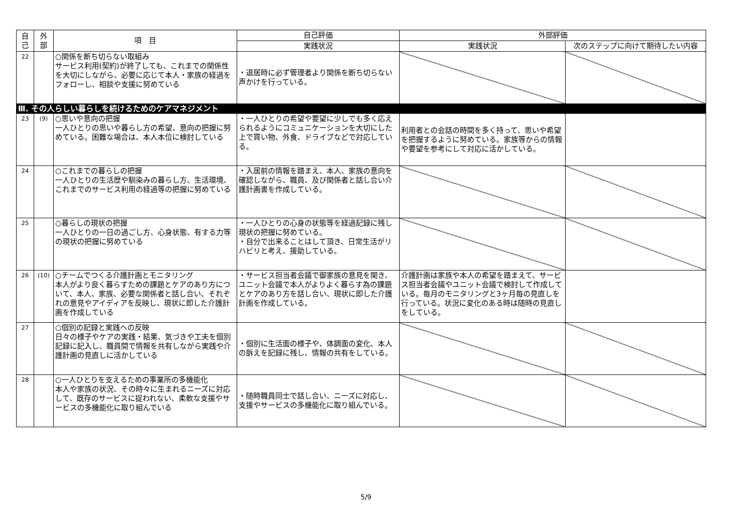| 自 己 | 外 部 | 項 目 | 自己評価 | 外部評価 | |
| --- | --- | --- | --- | --- | --- |
| | | | 実践状況 | 実践状況 | 次のステップに向けて期待したい内容 |
| 22 | | ○関係を断ち切らない取組み サービス利用(契約)が終了しても、これまでの関係性を大切にしながら、必要に応じて本人・家族の経過をフォローし、相談や支援に努めている | ・退居時に必ず管理者より関係を断ち切らない声かけを行っている。 | | |
| Ⅲ. その人らしい暮らしを続けるためのケアマネジメント | | | | | |
| 23 | (9) | ○思いや意向の把握 一人ひとりの思いや暮らし方の希望、意向の把握に努めている。困難な場合は、本人本位に検討している | ・一人ひとりの希望や要望に少しでも多く応えられるようにコミュニケーションを大切にした上で買い物、外食、ドライブなどで対応している。 | 利用者との会話の時間を多く持って、思いや希望を把握するように努めている。家族等からの情報や要望を参考にして対応に活かしている。 | |
| 24 | | ○これまでの暮らしの把握 一人ひとりの生活歴や馴染みの暮らし方、生活環境、これまでのサービス利用の経過等の把握に努めている | ・入居前の情報を踏まえ、本人、家族の意向を確認しながら、職員、及び関係者と話し合い介護計画書を作成している。 | | |
| 25 | | ○暮らしの現状の把握 一人ひとりの一日の過ごし方、心身状態、有する力等の現状の把握に努めている | ・一人ひとりの心身の状態等を経過記録に残し現状の把握に努めている。 ・自分で出来ることはして頂き、日常生活がリハビリと考え、援助している。 | | |
| 26 | (10) | ○チームでつくる介護計画とモニタリング 本人がより良く暮らすための課題とケアのあり方について、本人、家族、必要な関係者と話し合い、それぞれの意見やアイディアを反映し、現状に即した介護計画を作成している | ・サービス担当者会議で御家族の意見を聞き、ユニット会議で本人がよりよく暮らす為の課題とケアのあり方を話し合い、現状に即した介護計画を作成している。 | 介護計画は家族や本人の希望を踏まえて、サービス担当者会議やユニット会議で検討して作成している。毎月のモニタリングと3ヶ月毎の見直しを行っている。状況に変化のある時は随時の見直しをしている。 | |
| 27 | | ○個別の記録と実践への反映 日々の様子やケアの実践・結果、気づきや工夫を個別記録に記入し、職員間で情報を共有しながら実践や介護計画の見直しに活かしている | ・個別に生活面の様子や、体調面の変化、本人の訴えを記録に残し、情報の共有をしている。 | | |
| 28 | | ○一人ひとりを支えるための事業所の多機能化 本人や家族の状況、その時々に生まれるニーズに対応して、既存のサービスに捉われない、柔軟な支援やサービスの多機能化に取り組んでいる | ・随時職員同士で話し合い、ニーズに対応し、支援やサービスの多機能化に取り組んでいる。 | | |
5/9